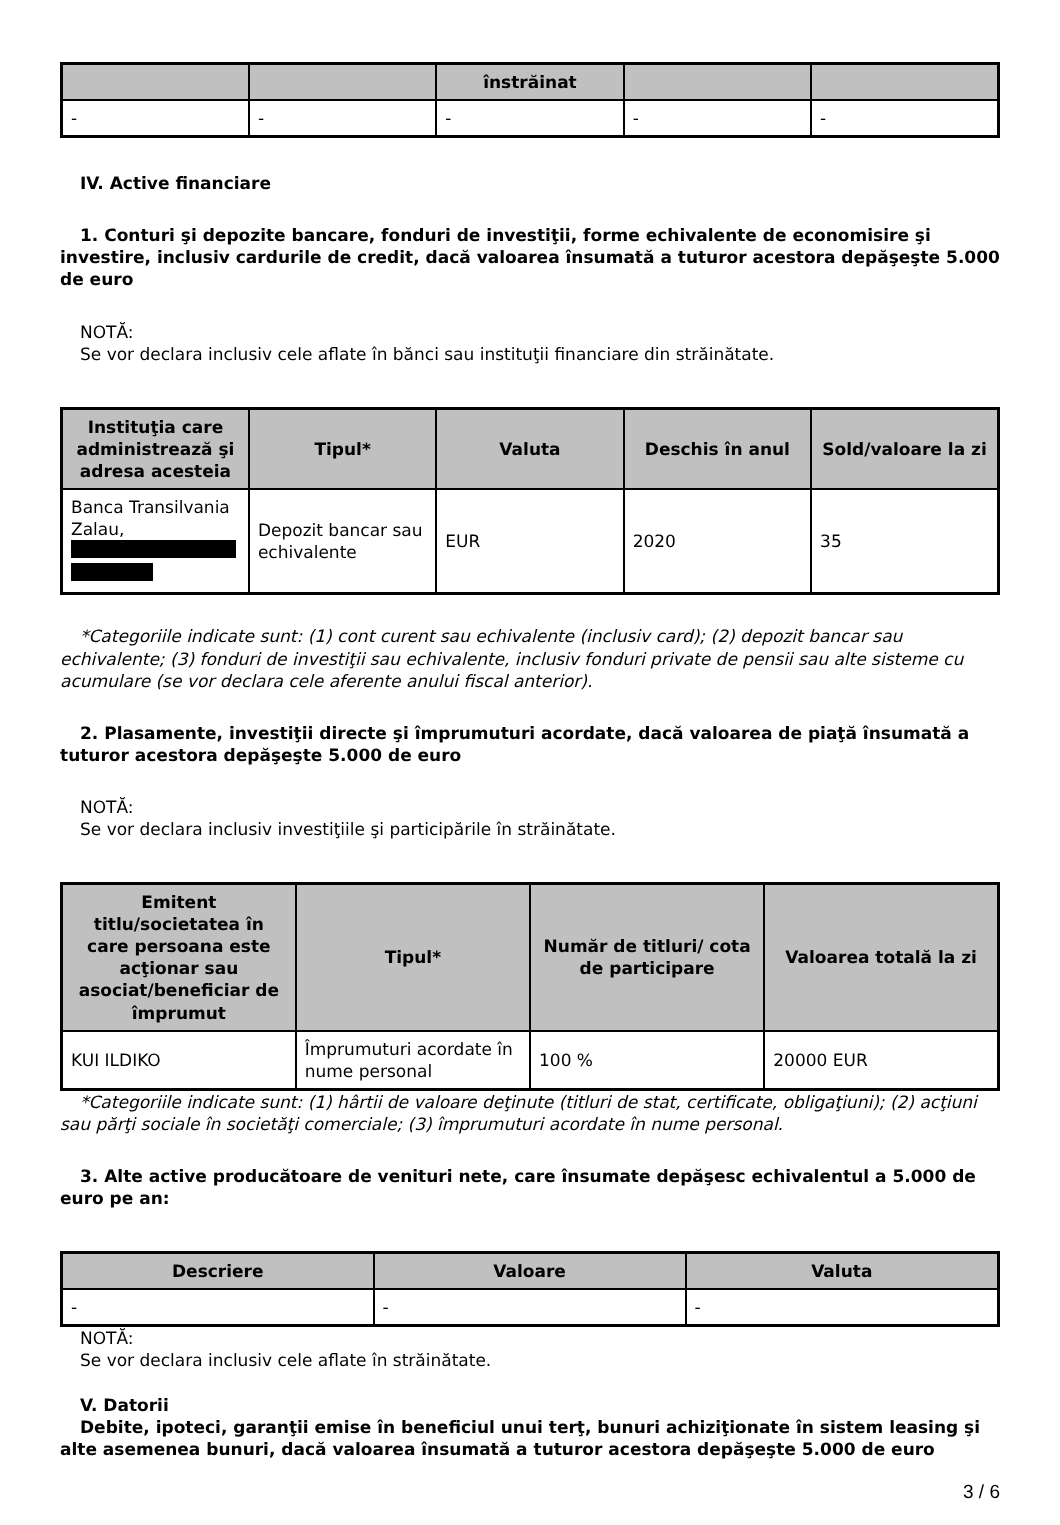| | | înstrăinat | | |
| --- | --- | --- | --- | --- |
| - | - | - | - | - |
IV. Active financiare
1. Conturi şi depozite bancare, fonduri de investiţii, forme echivalente de economisire şi investire, inclusiv cardurile de credit, dacă valoarea însumată a tuturor acestora depăşeşte 5.000 de euro
NOTĂ:
Se vor declara inclusiv cele aflate în bănci sau instituţii financiare din străinătate.
| Instituţia care administrează şi adresa acesteia | Tipul* | Valuta | Deschis în anul | Sold/valoare la zi |
| --- | --- | --- | --- | --- |
| Banca Transilvania Zalau, | Depozit bancar sau echivalente | EUR | 2020 | 35 |
*Categoriile indicate sunt: (1) cont curent sau echivalente (inclusiv card); (2) depozit bancar sau echivalente; (3) fonduri de investiţii sau echivalente, inclusiv fonduri private de pensii sau alte sisteme cu acumulare (se vor declara cele aferente anului fiscal anterior).
2. Plasamente, investiţii directe şi împrumuturi acordate, dacă valoarea de piaţă însumată a tuturor acestora depăşeşte 5.000 de euro
NOTĂ:
Se vor declara inclusiv investiţiile şi participările în străinătate.
| Emitent titlu/societatea în care persoana este acţionar sau asociat/beneficiar de împrumut | Tipul* | Număr de titluri/ cota de participare | Valoarea totală la zi |
| --- | --- | --- | --- |
| KUI ILDIKO | Împrumuturi acordate în nume personal | 100 % | 20000 EUR |
*Categoriile indicate sunt: (1) hârtii de valoare deţinute (titluri de stat, certificate, obligaţiuni); (2) acţiuni sau părţi sociale în societăţi comerciale; (3) împrumuturi acordate în nume personal.
3. Alte active producătoare de venituri nete, care însumate depăşesc echivalentul a 5.000 de euro pe an:
| Descriere | Valoare | Valuta |
| --- | --- | --- |
| - | - | - |
NOTĂ:
Se vor declara inclusiv cele aflate în străinătate.
V. Datorii
Debite, ipoteci, garanţii emise în beneficiul unui terţ, bunuri achiziţionate în sistem leasing şi alte asemenea bunuri, dacă valoarea însumată a tuturor acestora depăşeşte 5.000 de euro
3 / 6